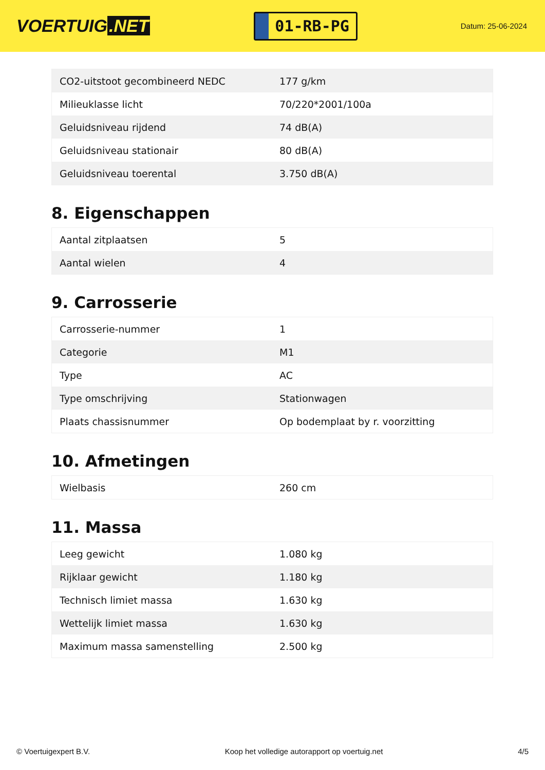VOERTUIG.NET
01-RB-PG
Datum: 25-06-2024
| CO2-uitstoot gecombineerd NEDC | 177 g/km |
| Milieuklasse licht | 70/220*2001/100a |
| Geluidsniveau rijdend | 74 dB(A) |
| Geluidsniveau stationair | 80 dB(A) |
| Geluidsniveau toerental | 3.750 dB(A) |
8. Eigenschappen
| Aantal zitplaatsen | 5 |
| Aantal wielen | 4 |
9. Carrosserie
| Carrosserie-nummer | 1 |
| Categorie | M1 |
| Type | AC |
| Type omschrijving | Stationwagen |
| Plaats chassisnummer | Op bodemplaat by r. voorzitting |
10. Afmetingen
| Wielbasis | 260 cm |
11. Massa
| Leeg gewicht | 1.080 kg |
| Rijklaar gewicht | 1.180 kg |
| Technisch limiet massa | 1.630 kg |
| Wettelijk limiet massa | 1.630 kg |
| Maximum massa samenstelling | 2.500 kg |
© Voertuigexpert B.V. Koop het volledige autorapport op voertuig.net 4/5